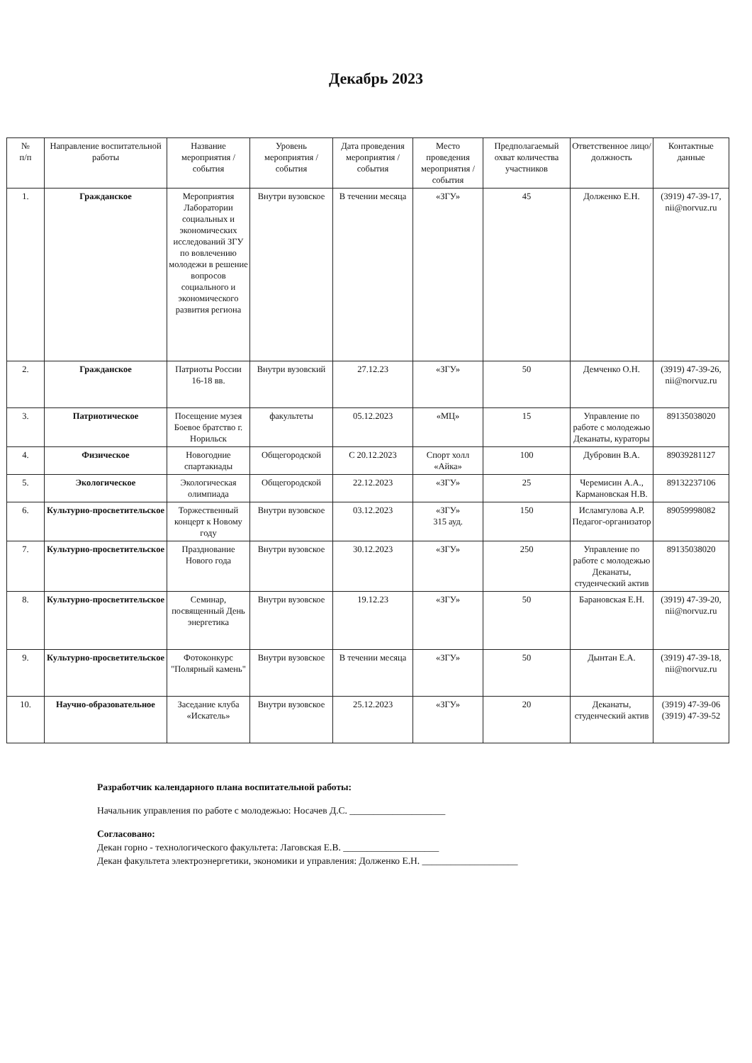Декабрь 2023
| № п/п | Направление воспитательной работы | Название мероприятия / события | Уровень мероприятия / события | Дата проведения мероприятия / события | Место проведения мероприятия / события | Предполагаемый охват количества участников | Ответственное лицо/должность | Контактные данные |
| --- | --- | --- | --- | --- | --- | --- | --- | --- |
| 1. | Гражданское | Мероприятия Лаборатории социальных и экономических исследований ЗГУ по вовлечению молодежи в решение вопросов социального и экономического развития региона | Внутри вузовское | В течении месяца | «ЗГУ» | 45 | Долженко Е.Н. | (3919) 47-39-17, nii@norvuz.ru |
| 2. | Гражданское | Патриоты России 16-18 вв. | Внутри вузовский | 27.12.23 | «ЗГУ» | 50 | Демченко О.Н. | (3919) 47-39-26, nii@norvuz.ru |
| 3. | Патриотическое | Посещение музея Боевое братство г. Норильск | факультеты | 05.12.2023 | «МЦ» | 15 | Управление по работе с молодежью Деканаты, кураторы | 89135038020 |
| 4. | Физическое | Новогодние спартакиады | Общегородской | С 20.12.2023 | Спорт холл «Айка» | 100 | Дубровин В.А. | 89039281127 |
| 5. | Экологическое | Экологическая олимпиада | Общегородской | 22.12.2023 | «ЗГУ» | 25 | Черемисин А.А., Кармановская Н.В. | 89132237106 |
| 6. | Культурно-просветительское | Торжественный концерт к Новому году | Внутри вузовское | 03.12.2023 | «ЗГУ» 315 ауд. | 150 | Исламгулова А.Р. Педагог-организатор | 89059998082 |
| 7. | Культурно-просветительское | Празднование Нового года | Внутри вузовское | 30.12.2023 | «ЗГУ» | 250 | Управление по работе с молодежью Деканаты, студенческий актив | 89135038020 |
| 8. | Культурно-просветительское | Семинар, посвященный День энергетика | Внутри вузовское | 19.12.23 | «ЗГУ» | 50 | Барановская Е.Н. | (3919) 47-39-20, nii@norvuz.ru |
| 9. | Культурно-просветительское | Фотоконкурс "Полярный камень" | Внутри вузовское | В течении месяца | «ЗГУ» | 50 | Дынтан Е.А. | (3919) 47-39-18, nii@norvuz.ru |
| 10. | Научно-образовательное | Заседание клуба «Искатель» | Внутри вузовское | 25.12.2023 | «ЗГУ» | 20 | Деканаты, студенческий актив | (3919) 47-39-06 (3919) 47-39-52 |
Разработчик календарного плана воспитательной работы:
Начальник управления по работе с молодежью: Носачев Д.С. ____________________
Согласовано:
Декан горно - технологического факультета: Лаговская Е.В. ____________________
Декан факультета электроэнергетики, экономики и управления: Долженко Е.Н. ____________________